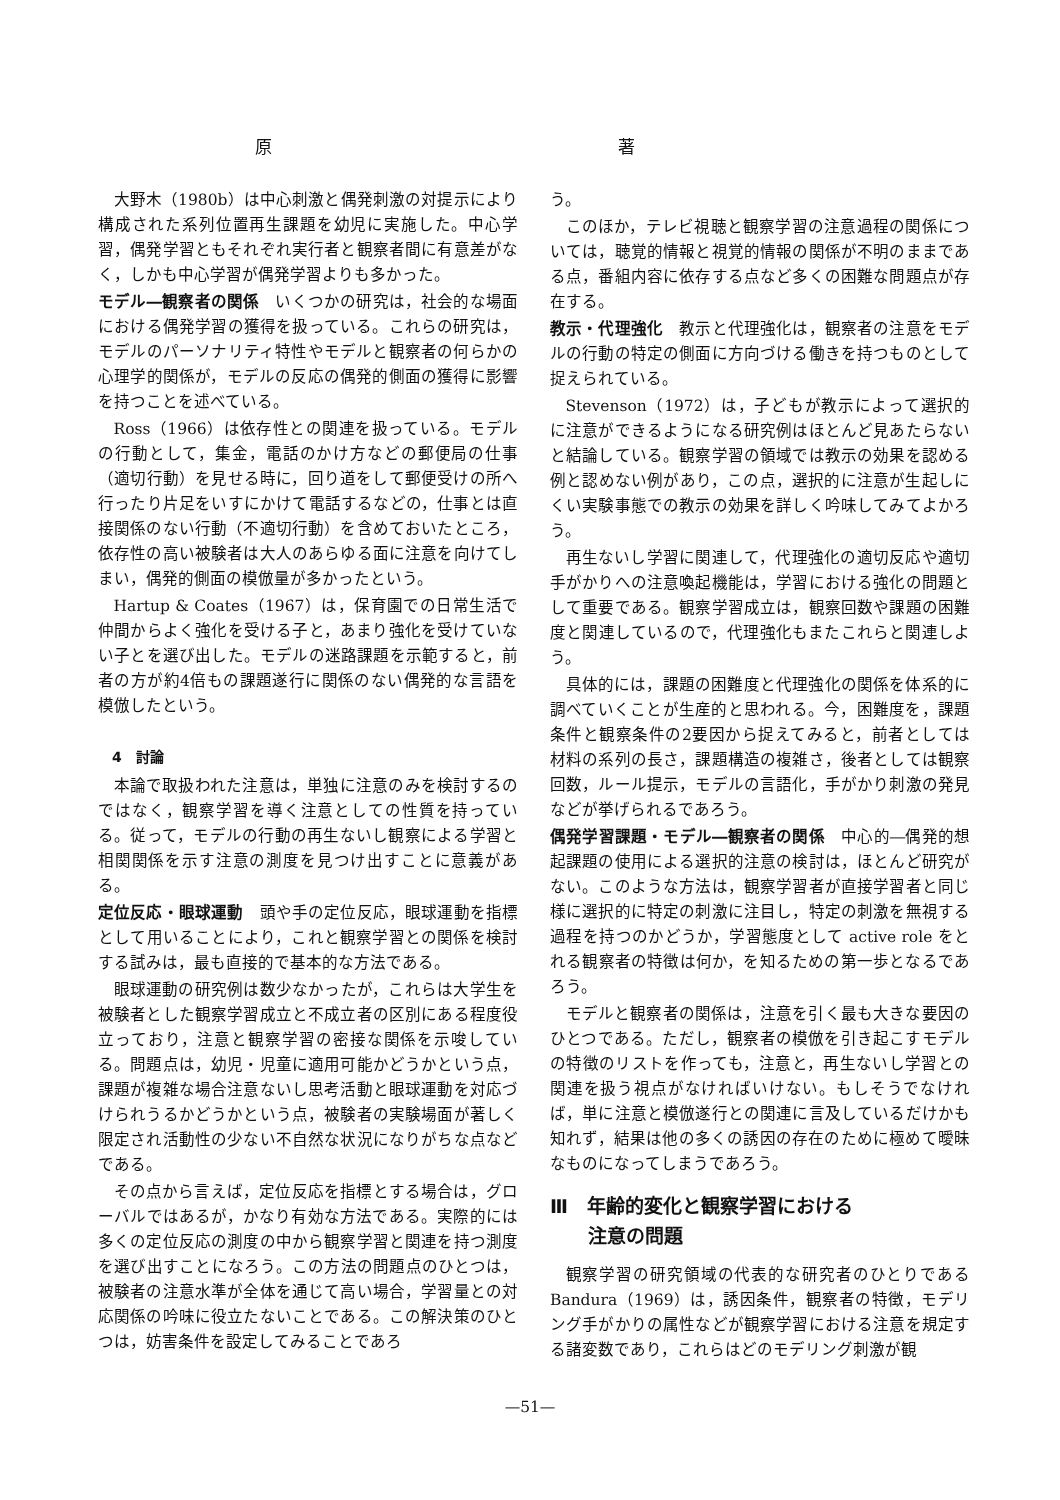原 著
大野木（1980b）は中心刺激と偶発刺激の対提示により構成された系列位置再生課題を幼児に実施した。中心学習，偶発学習ともそれぞれ実行者と観察者間に有意差がなく，しかも中心学習が偶発学習よりも多かった。
モデル―観察者の関係　いくつかの研究は，社会的な場面における偶発学習の獲得を扱っている。これらの研究は，モデルのパーソナリティ特性やモデルと観察者の何らかの心理学的関係が，モデルの反応の偶発的側面の獲得に影響を持つことを述べている。
Ross（1966）は依存性との関連を扱っている。モデルの行動として，集金，電話のかけ方などの郵便局の仕事（適切行動）を見せる時に，回り道をして郵便受けの所へ行ったり片足をいすにかけて電話するなどの，仕事とは直接関係のない行動（不適切行動）を含めておいたところ，依存性の高い被験者は大人のあらゆる面に注意を向けてしまい，偶発的側面の模倣量が多かったという。
Hartup & Coates（1967）は，保育園での日常生活で仲間からよく強化を受ける子と，あまり強化を受けていない子とを選び出した。モデルの迷路課題を示範すると，前者の方が約4倍もの課題遂行に関係のない偶発的な言語を模倣したという。
4　討論
本論で取扱われた注意は，単独に注意のみを検討するのではなく，観察学習を導く注意としての性質を持っている。従って，モデルの行動の再生ないし観察による学習と相関関係を示す注意の測度を見つけ出すことに意義がある。
定位反応・眼球運動　頭や手の定位反応，眼球運動を指標として用いることにより，これと観察学習との関係を検討する試みは，最も直接的で基本的な方法である。
眼球運動の研究例は数少なかったが，これらは大学生を被験者とした観察学習成立と不成立者の区別にある程度役立っており，注意と観察学習の密接な関係を示唆している。問題点は，幼児・児童に適用可能かどうかという点，課題が複雑な場合注意ないし思考活動と眼球運動を対応づけられうるかどうかという点，被験者の実験場面が著しく限定され活動性の少ない不自然な状況になりがちな点などである。
その点から言えば，定位反応を指標とする場合は，グローバルではあるが，かなり有効な方法である。実際的には多くの定位反応の測度の中から観察学習と関連を持つ測度を選び出すことになろう。この方法の問題点のひとつは，被験者の注意水準が全体を通じて高い場合，学習量との対応関係の吟味に役立たないことである。この解決策のひとつは，妨害条件を設定してみることであろ
う。
このほか，テレビ視聴と観察学習の注意過程の関係については，聴覚的情報と視覚的情報の関係が不明のままである点，番組内容に依存する点など多くの困難な問題点が存在する。
教示・代理強化　教示と代理強化は，観察者の注意をモデルの行動の特定の側面に方向づける働きを持つものとして捉えられている。
Stevenson（1972）は，子どもが教示によって選択的に注意ができるようになる研究例はほとんど見あたらないと結論している。観察学習の領域では教示の効果を認める例と認めない例があり，この点，選択的に注意が生起しにくい実験事態での教示の効果を詳しく吟味してみてよかろう。
再生ないし学習に関連して，代理強化の適切反応や適切手がかりへの注意喚起機能は，学習における強化の問題として重要である。観察学習成立は，観察回数や課題の困難度と関連しているので，代理強化もまたこれらと関連しよう。
具体的には，課題の困難度と代理強化の関係を体系的に調べていくことが生産的と思われる。今，困難度を，課題条件と観察条件の2要因から捉えてみると，前者としては材料の系列の長さ，課題構造の複雑さ，後者としては観察回数，ルール提示，モデルの言語化，手がかり刺激の発見などが挙げられるであろう。
偶発学習課題・モデル―観察者の関係　中心的―偶発的想起課題の使用による選択的注意の検討は，ほとんど研究がない。このような方法は，観察学習者が直接学習者と同じ様に選択的に特定の刺激に注目し，特定の刺激を無視する過程を持つのかどうか，学習態度として active role をとれる観察者の特徴は何か，を知るための第一歩となるであろう。
モデルと観察者の関係は，注意を引く最も大きな要因のひとつである。ただし，観察者の模倣を引き起こすモデルの特徴のリストを作っても，注意と，再生ないし学習との関連を扱う視点がなければいけない。もしそうでなければ，単に注意と模倣遂行との関連に言及しているだけかも知れず，結果は他の多くの誘因の存在のために極めて曖昧なものになってしまうであろう。
Ⅲ　年齢的変化と観察学習における
　　注意の問題
観察学習の研究領域の代表的な研究者のひとりである Bandura（1969）は，誘因条件，観察者の特徴，モデリング手がかりの属性などが観察学習における注意を規定する諸変数であり，これらはどのモデリング刺激が観
—51—